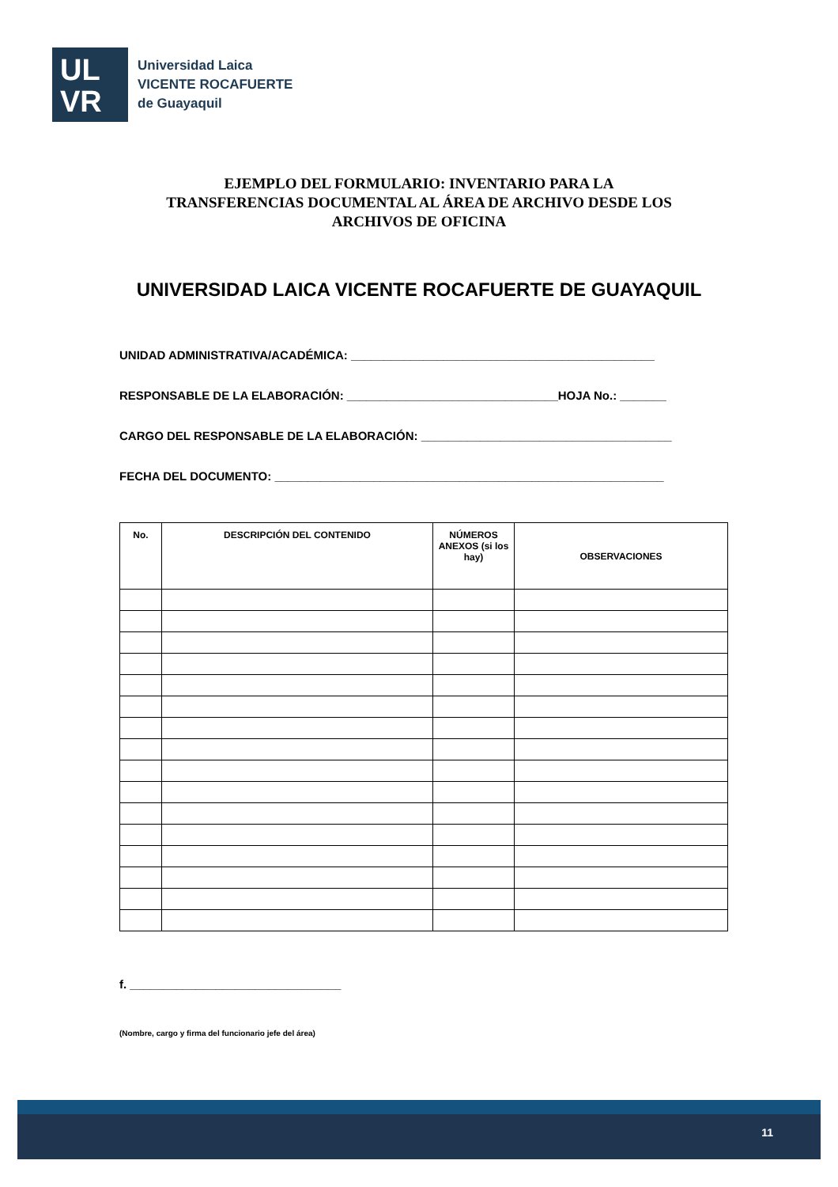UL
VR
Universidad Laica
VICENTE ROCAFUERTE
de Guayaquil
EJEMPLO DEL FORMULARIO: INVENTARIO PARA LA
TRANSFERENCIAS DOCUMENTAL AL ÁREA DE ARCHIVO DESDE LOS
ARCHIVOS DE OFICINA
UNIVERSIDAD LAICA VICENTE ROCAFUERTE DE GUAYAQUIL
UNIDAD ADMINISTRATIVA/ACADÉMICA: ______________________________________________
RESPONSABLE DE LA ELABORACIÓN: ________________________________HOJA No.: _______
CARGO DEL RESPONSABLE DE LA ELABORACIÓN: ______________________________________
FECHA DEL DOCUMENTO: ___________________________________________________________
| No. | DESCRIPCIÓN DEL CONTENIDO | NÚMEROS ANEXOS (si los hay) | OBSERVACIONES |
| --- | --- | --- | --- |
f. ________________________________
(Nombre, cargo y firma del funcionario jefe del área)
11